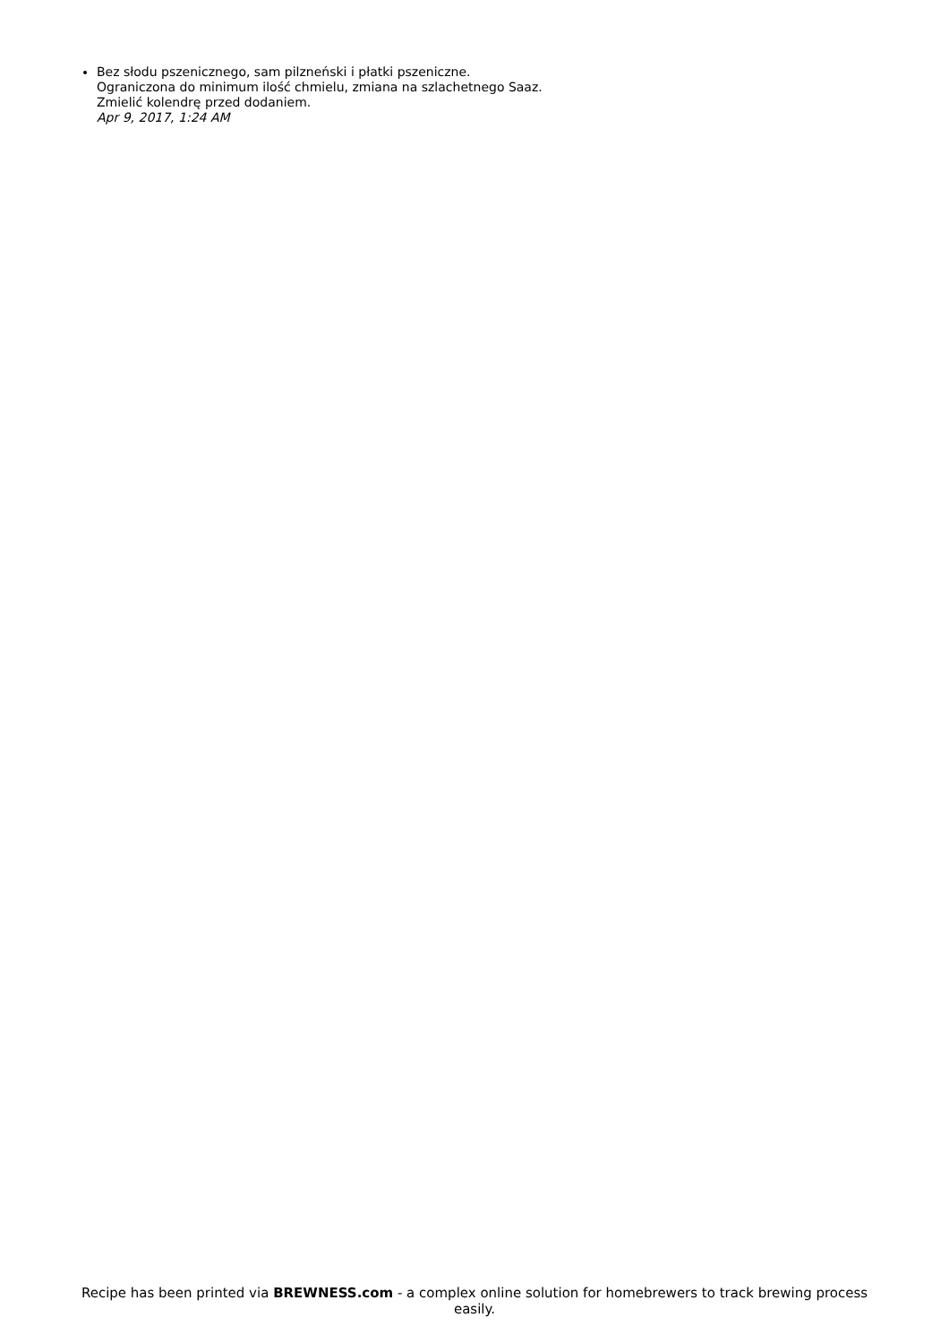Bez słodu pszenicznego, sam pilzneński i płatki pszeniczne.
Ograniczona do minimum ilość chmielu, zmiana na szlachetnego Saaz.
Zmielić kolendrę przed dodaniem.
Apr 9, 2017, 1:24 AM
Recipe has been printed via BREWNESS.com - a complex online solution for homebrewers to track brewing process easily.